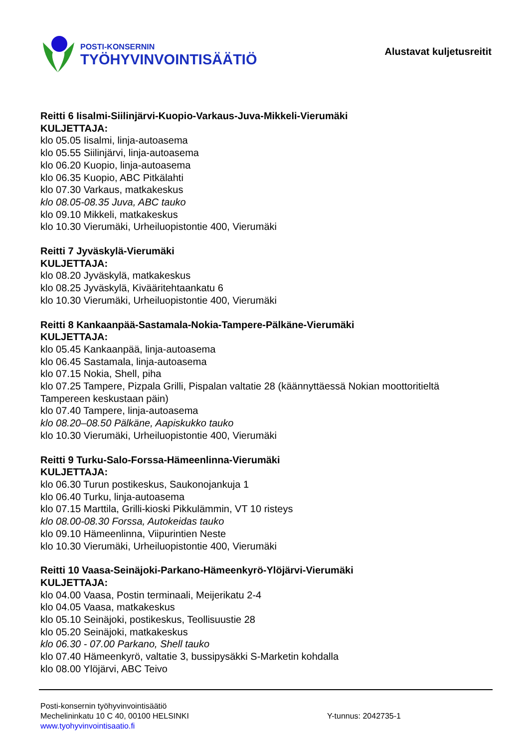POSTI-KONSERNIN
TYÖHYVINVOINTISÄÄTIÖ
Alustavat kuljetusreitit
Reitti 6 Iisalmi-Siilinjärvi-Kuopio-Varkaus-Juva-Mikkeli-Vierumäki
KULJETTAJA:
klo 05.05 Iisalmi, linja-autoasema
klo 05.55 Siilinjärvi, linja-autoasema
klo 06.20 Kuopio, linja-autoasema
klo 06.35 Kuopio, ABC Pitkälahti
klo 07.30 Varkaus, matkakeskus
klo 08.05-08.35 Juva, ABC tauko
klo 09.10 Mikkeli, matkakeskus
klo 10.30 Vierumäki, Urheiluopistontie 400, Vierumäki
Reitti 7 Jyväskylä-Vierumäki
KULJETTAJA:
klo 08.20 Jyväskylä, matkakeskus
klo 08.25 Jyväskylä, Kivääritehtaankatu 6
klo 10.30 Vierumäki, Urheiluopistontie 400, Vierumäki
Reitti 8 Kankaanpää-Sastamala-Nokia-Tampere-Pälkäne-Vierumäki
KULJETTAJA:
klo 05.45 Kankaanpää, linja-autoasema
klo 06.45 Sastamala, linja-autoasema
klo 07.15 Nokia, Shell, piha
klo 07.25 Tampere, Pizpala Grilli, Pispalan valtatie 28 (käännyttäessä Nokian moottoritieltä Tampereen keskustaan päin)
klo 07.40 Tampere, linja-autoasema
klo 08.20–08.50 Pälkäne, Aapiskukko tauko
klo 10.30 Vierumäki, Urheiluopistontie 400, Vierumäki
Reitti 9 Turku-Salo-Forssa-Hämeenlinna-Vierumäki
KULJETTAJA:
klo 06.30 Turun postikeskus, Saukonojankuja 1
klo 06.40 Turku, linja-autoasema
klo 07.15 Marttila, Grilli-kioski Pikkulämmin, VT 10 risteys
klo 08.00-08.30 Forssa, Autokeidas tauko
klo 09.10 Hämeenlinna, Viipurintien Neste
klo 10.30 Vierumäki, Urheiluopistontie 400, Vierumäki
Reitti 10 Vaasa-Seinäjoki-Parkano-Hämeenkyrö-Ylöjärvi-Vierumäki
KULJETTAJA:
klo 04.00 Vaasa, Postin terminaali, Meijerikatu 2-4
klo 04.05 Vaasa, matkakeskus
klo 05.10 Seinäjoki, postikeskus, Teollisuustie 28
klo 05.20 Seinäjoki, matkakeskus
klo 06.30 - 07.00 Parkano, Shell tauko
klo 07.40 Hämeenkyrö, valtatie 3, bussipysäkki S-Marketin kohdalla
klo 08.00 Ylöjärvi, ABC Teivo
Posti-konsernin työhyvinvointisäätiö
Mechelininkatu 10 C 40, 00100 HELSINKI
www.tyohyvinvointisaatio.fi
Y-tunnus: 2042735-1